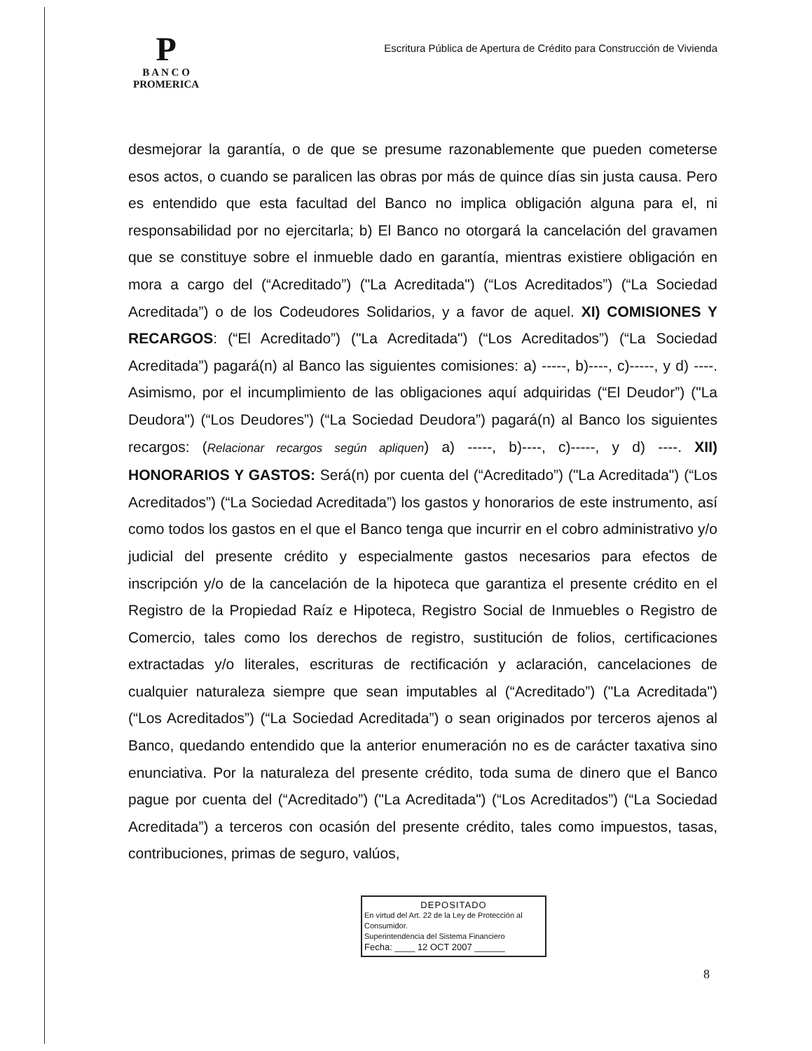P
B A N C O
PROMERICA
Escritura Pública de Apertura de Crédito para Construcción de Vivienda
desmejorar la garantía, o de que se presume razonablemente que pueden cometerse esos actos, o cuando se paralicen las obras por más de quince días sin justa causa. Pero es entendido que esta facultad del Banco no implica obligación alguna para el, ni responsabilidad por no ejercitarla; b) El Banco no otorgará la cancelación del gravamen que se constituye sobre el inmueble dado en garantía, mientras existiere obligación en mora a cargo del (“Acreditado”) ("La Acreditada") (“Los Acreditados”) (“La Sociedad Acreditada”) o de los Codeudores Solidarios, y a favor de aquel. XI) COMISIONES Y RECARGOS: (“El Acreditado”) ("La Acreditada") (“Los Acreditados”) (“La Sociedad Acreditada”) pagará(n) al Banco las siguientes comisiones: a) -----, b)----, c)-----, y d) ----. Asimismo, por el incumplimiento de las obligaciones aquí adquiridas (“El Deudor”) ("La Deudora") (“Los Deudores”) (“La Sociedad Deudora”) pagará(n) al Banco los siguientes recargos: (Relacionar recargos según apliquen) a) -----, b)----, c)-----, y d) ----. XII) HONORARIOS Y GASTOS: Será(n) por cuenta del (“Acreditado”) ("La Acreditada") (“Los Acreditados”) (“La Sociedad Acreditada”) los gastos y honorarios de este instrumento, así como todos los gastos en el que el Banco tenga que incurrir en el cobro administrativo y/o judicial del presente crédito y especialmente gastos necesarios para efectos de inscripción y/o de la cancelación de la hipoteca que garantiza el presente crédito en el Registro de la Propiedad Raíz e Hipoteca, Registro Social de Inmuebles o Registro de Comercio, tales como los derechos de registro, sustitución de folios, certificaciones extractadas y/o literales, escrituras de rectificación y aclaración, cancelaciones de cualquier naturaleza siempre que sean imputables al (“Acreditado”) ("La Acreditada") (“Los Acreditados”) (“La Sociedad Acreditada”) o sean originados por terceros ajenos al Banco, quedando entendido que la anterior enumeración no es de carácter taxativa sino enunciativa. Por la naturaleza del presente crédito, toda suma de dinero que el Banco pague por cuenta del (“Acreditado”) ("La Acreditada") (“Los Acreditados”) (“La Sociedad Acreditada”) a terceros con ocasión del presente crédito, tales como impuestos, tasas, contribuciones, primas de seguro, valúos,
DEPOSITADO
En virtud del Art. 22 de la Ley de Protección al Consumidor.
Superintendencia del Sistema Financiero
Fecha: ____ 12 OCT 2007 ______
8